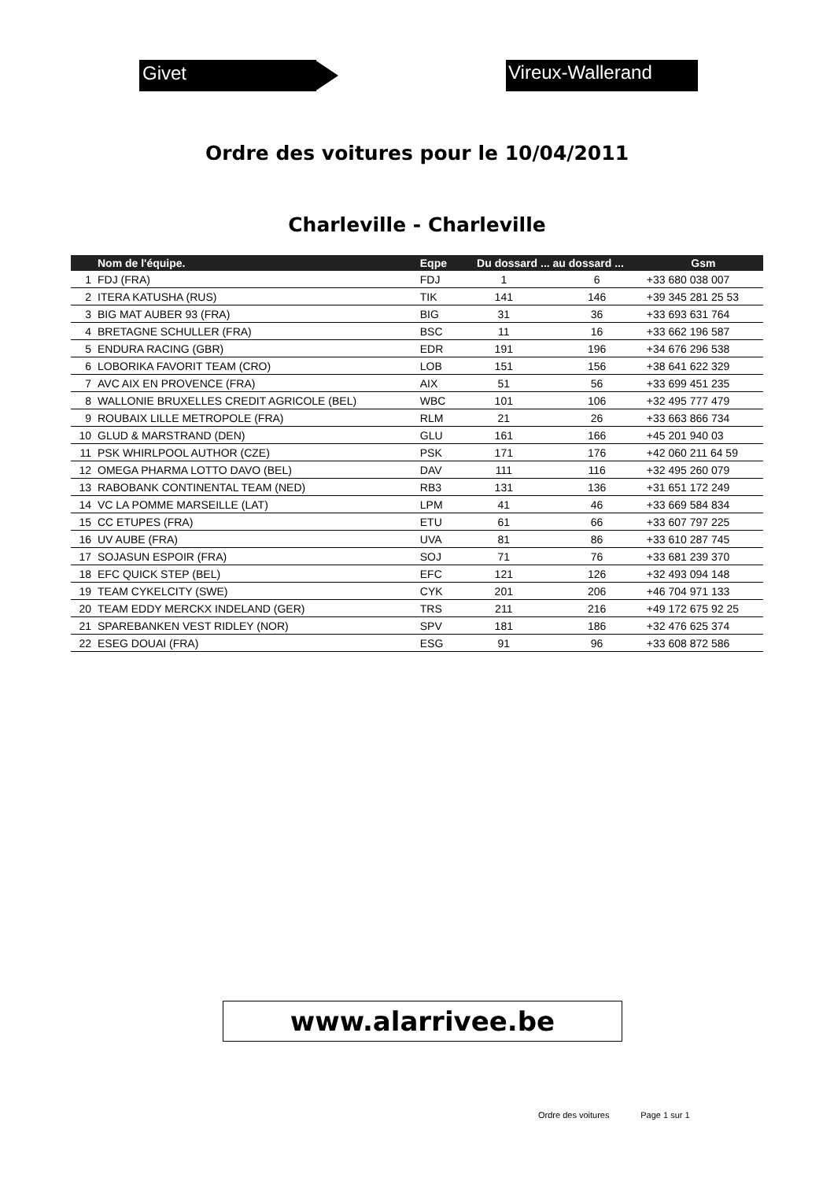Givet Vireux-Wallerand
Ordre des voitures pour le 10/04/2011
Charleville - Charleville
| | Nom de l'équipe. | Eqpe | Du dossard ... au dossard ... | | Gsm |
| --- | --- | --- | --- | --- | --- |
| 1 | FDJ (FRA) | FDJ | 1 | 6 | +33 680 038 007 |
| 2 | ITERA KATUSHA (RUS) | TIK | 141 | 146 | +39 345 281 25 53 |
| 3 | BIG MAT AUBER 93 (FRA) | BIG | 31 | 36 | +33 693 631 764 |
| 4 | BRETAGNE SCHULLER (FRA) | BSC | 11 | 16 | +33 662 196 587 |
| 5 | ENDURA RACING (GBR) | EDR | 191 | 196 | +34 676 296 538 |
| 6 | LOBORIKA FAVORIT TEAM (CRO) | LOB | 151 | 156 | +38 641 622 329 |
| 7 | AVC AIX EN PROVENCE (FRA) | AIX | 51 | 56 | +33 699 451 235 |
| 8 | WALLONIE BRUXELLES CREDIT AGRICOLE (BEL) | WBC | 101 | 106 | +32 495 777 479 |
| 9 | ROUBAIX LILLE METROPOLE (FRA) | RLM | 21 | 26 | +33 663 866 734 |
| 10 | GLUD & MARSTRAND (DEN) | GLU | 161 | 166 | +45 201 940 03 |
| 11 | PSK WHIRLPOOL AUTHOR (CZE) | PSK | 171 | 176 | +42 060 211 64 59 |
| 12 | OMEGA PHARMA LOTTO DAVO (BEL) | DAV | 111 | 116 | +32 495 260 079 |
| 13 | RABOBANK CONTINENTAL TEAM (NED) | RB3 | 131 | 136 | +31 651 172 249 |
| 14 | VC LA POMME MARSEILLE (LAT) | LPM | 41 | 46 | +33 669 584 834 |
| 15 | CC ETUPES (FRA) | ETU | 61 | 66 | +33 607 797 225 |
| 16 | UV AUBE (FRA) | UVA | 81 | 86 | +33 610 287 745 |
| 17 | SOJASUN ESPOIR (FRA) | SOJ | 71 | 76 | +33 681 239 370 |
| 18 | EFC QUICK STEP (BEL) | EFC | 121 | 126 | +32 493 094 148 |
| 19 | TEAM CYKELCITY (SWE) | CYK | 201 | 206 | +46 704 971 133 |
| 20 | TEAM EDDY MERCKX INDELAND (GER) | TRS | 211 | 216 | +49 172 675 92 25 |
| 21 | SPAREBANKEN VEST RIDLEY (NOR) | SPV | 181 | 186 | +32 476 625 374 |
| 22 | ESEG DOUAI (FRA) | ESG | 91 | 96 | +33 608 872 586 |
www.alarrivee.be
Ordre des voitures Page 1 sur 1